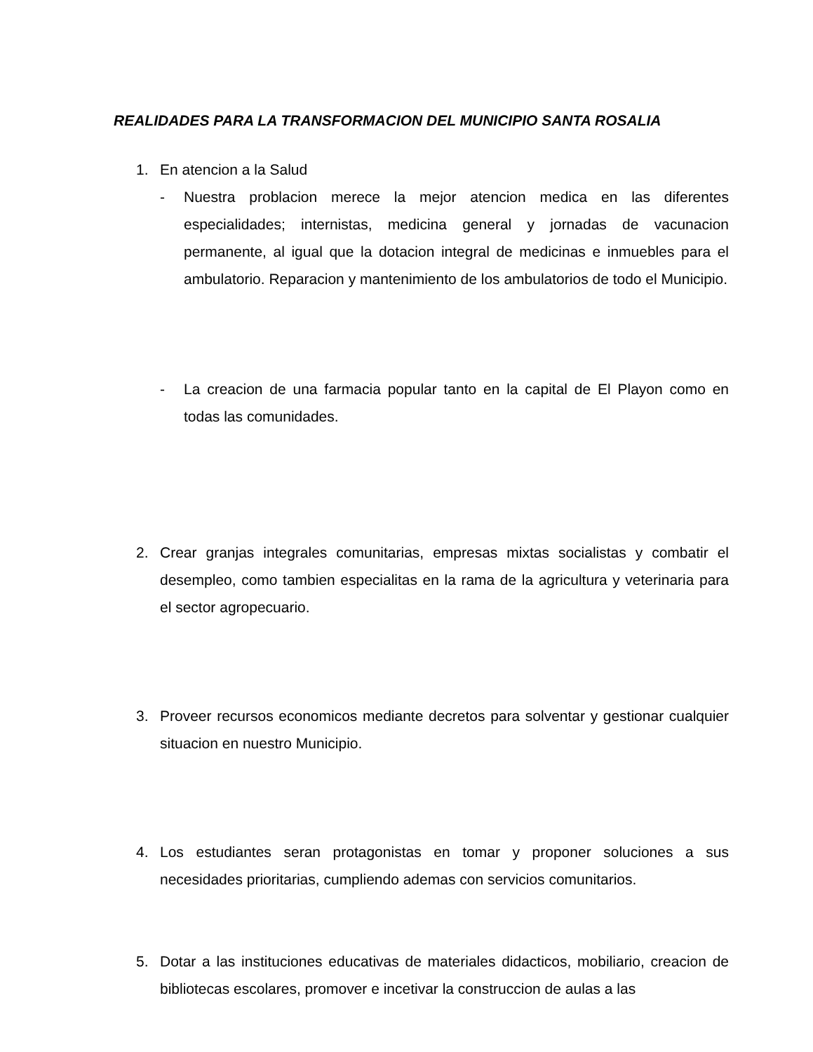REALIDADES PARA LA TRANSFORMACION DEL MUNICIPIO SANTA ROSALIA
1. En atencion a la Salud
- Nuestra problacion merece la mejor atencion medica en las diferentes especialidades; internistas, medicina general y jornadas de vacunacion permanente, al igual que la dotacion integral de medicinas e inmuebles para el ambulatorio. Reparacion y mantenimiento de los ambulatorios de todo el Municipio.
- La creacion de una farmacia popular tanto en la capital de El Playon como en todas las comunidades.
2. Crear granjas integrales comunitarias, empresas mixtas socialistas y combatir el desempleo, como tambien especialitas en la rama de la agricultura y veterinaria para el sector agropecuario.
3. Proveer recursos economicos mediante decretos para solventar y gestionar cualquier situacion en nuestro Municipio.
4. Los estudiantes seran protagonistas en tomar y proponer soluciones a sus necesidades prioritarias, cumpliendo ademas con servicios comunitarios.
5. Dotar a las instituciones educativas de materiales didacticos, mobiliario, creacion de bibliotecas escolares, promover e incetivar la construccion de aulas a las